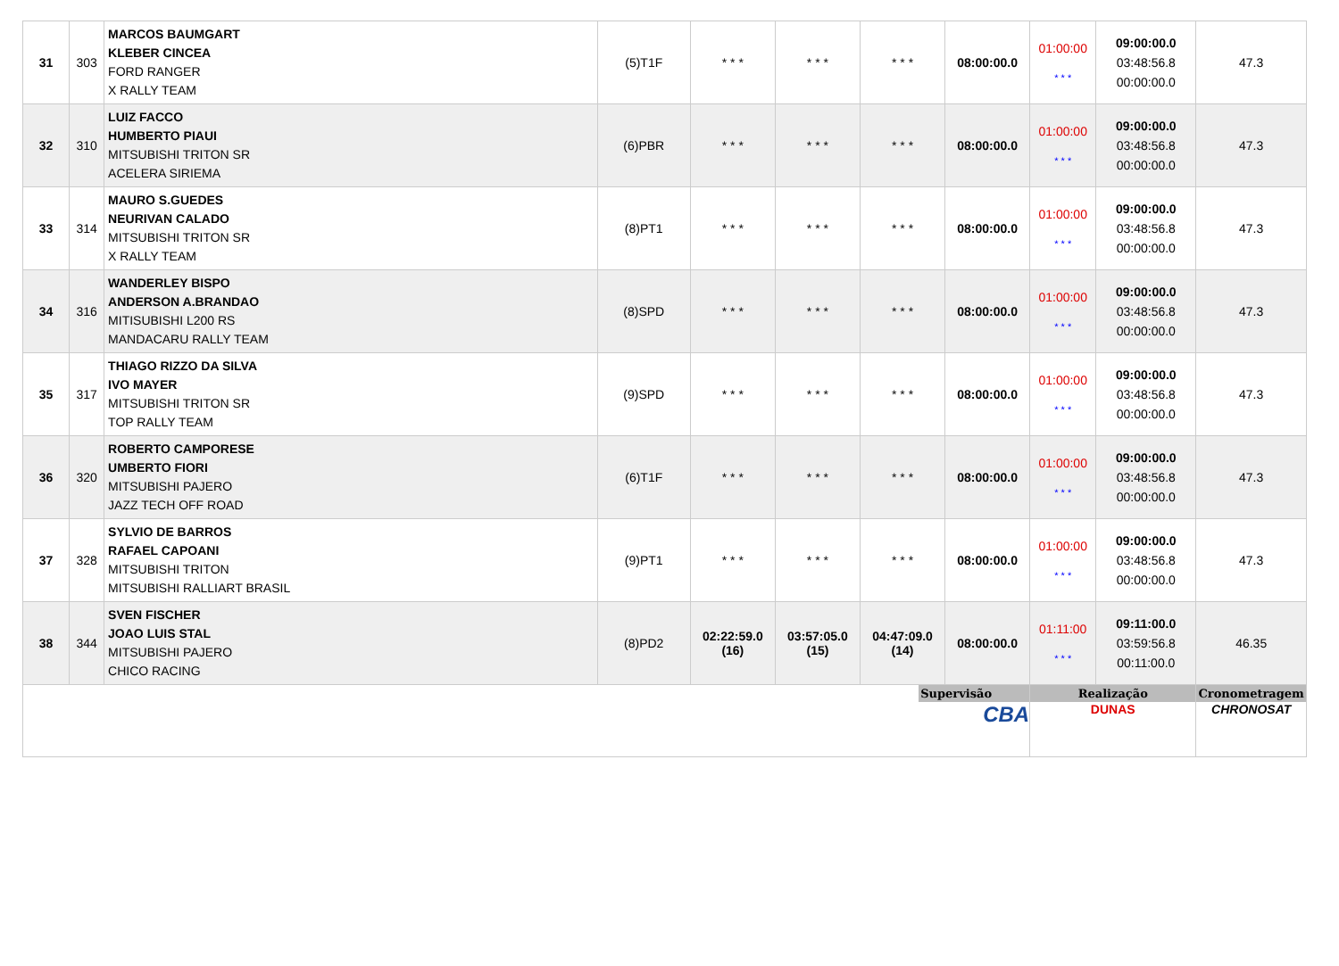| 31 | 303 | MARCOS BAUMGART KLEBER CINCEA FORD RANGER X RALLY TEAM | (5)T1F | * * * | * * * | * * * | 08:00:00.0 | 01:00:00 * * * | 09:00:00.0 03:48:56.8 00:00:00.0 | 47.3 |
| 32 | 310 | LUIZ FACCO HUMBERTO PIAUI MITSUBISHI TRITON SR ACELERA SIRIEMA | (6)PBR | * * * | * * * | * * * | 08:00:00.0 | 01:00:00 * * * | 09:00:00.0 03:48:56.8 00:00:00.0 | 47.3 |
| 33 | 314 | MAURO S.GUEDES NEURIVAN CALADO MITSUBISHI TRITON SR X RALLY TEAM | (8)PT1 | * * * | * * * | * * * | 08:00:00.0 | 01:00:00 * * * | 09:00:00.0 03:48:56.8 00:00:00.0 | 47.3 |
| 34 | 316 | WANDERLEY BISPO ANDERSON A.BRANDAO MITISUBISHI L200 RS MANDACARU RALLY TEAM | (8)SPD | * * * | * * * | * * * | 08:00:00.0 | 01:00:00 * * * | 09:00:00.0 03:48:56.8 00:00:00.0 | 47.3 |
| 35 | 317 | THIAGO RIZZO DA SILVA IVO MAYER MITSUBISHI TRITON SR TOP RALLY TEAM | (9)SPD | * * * | * * * | * * * | 08:00:00.0 | 01:00:00 * * * | 09:00:00.0 03:48:56.8 00:00:00.0 | 47.3 |
| 36 | 320 | ROBERTO CAMPORESE UMBERTO FIORI MITSUBISHI PAJERO JAZZ TECH OFF ROAD | (6)T1F | * * * | * * * | * * * | 08:00:00.0 | 01:00:00 * * * | 09:00:00.0 03:48:56.8 00:00:00.0 | 47.3 |
| 37 | 328 | SYLVIO DE BARROS RAFAEL CAPOANI MITSUBISHI TRITON MITSUBISHI RALLIART BRASIL | (9)PT1 | * * * | * * * | * * * | 08:00:00.0 | 01:00:00 * * * | 09:00:00.0 03:48:56.8 00:00:00.0 | 47.3 |
| 38 | 344 | SVEN FISCHER JOAO LUIS STAL MITSUBISHI PAJERO CHICO RACING | (8)PD2 | 02:22:59.0 (16) | 03:57:05.0 (15) | 04:47:09.0 (14) | 08:00:00.0 | 01:11:00 * * * | 09:11:00.0 03:59:56.8 00:11:00.0 | 46.35 |
| Supervisão CBA | | | | | | | | Realização DUNAS | | Cronometragem CHRONOSAT |